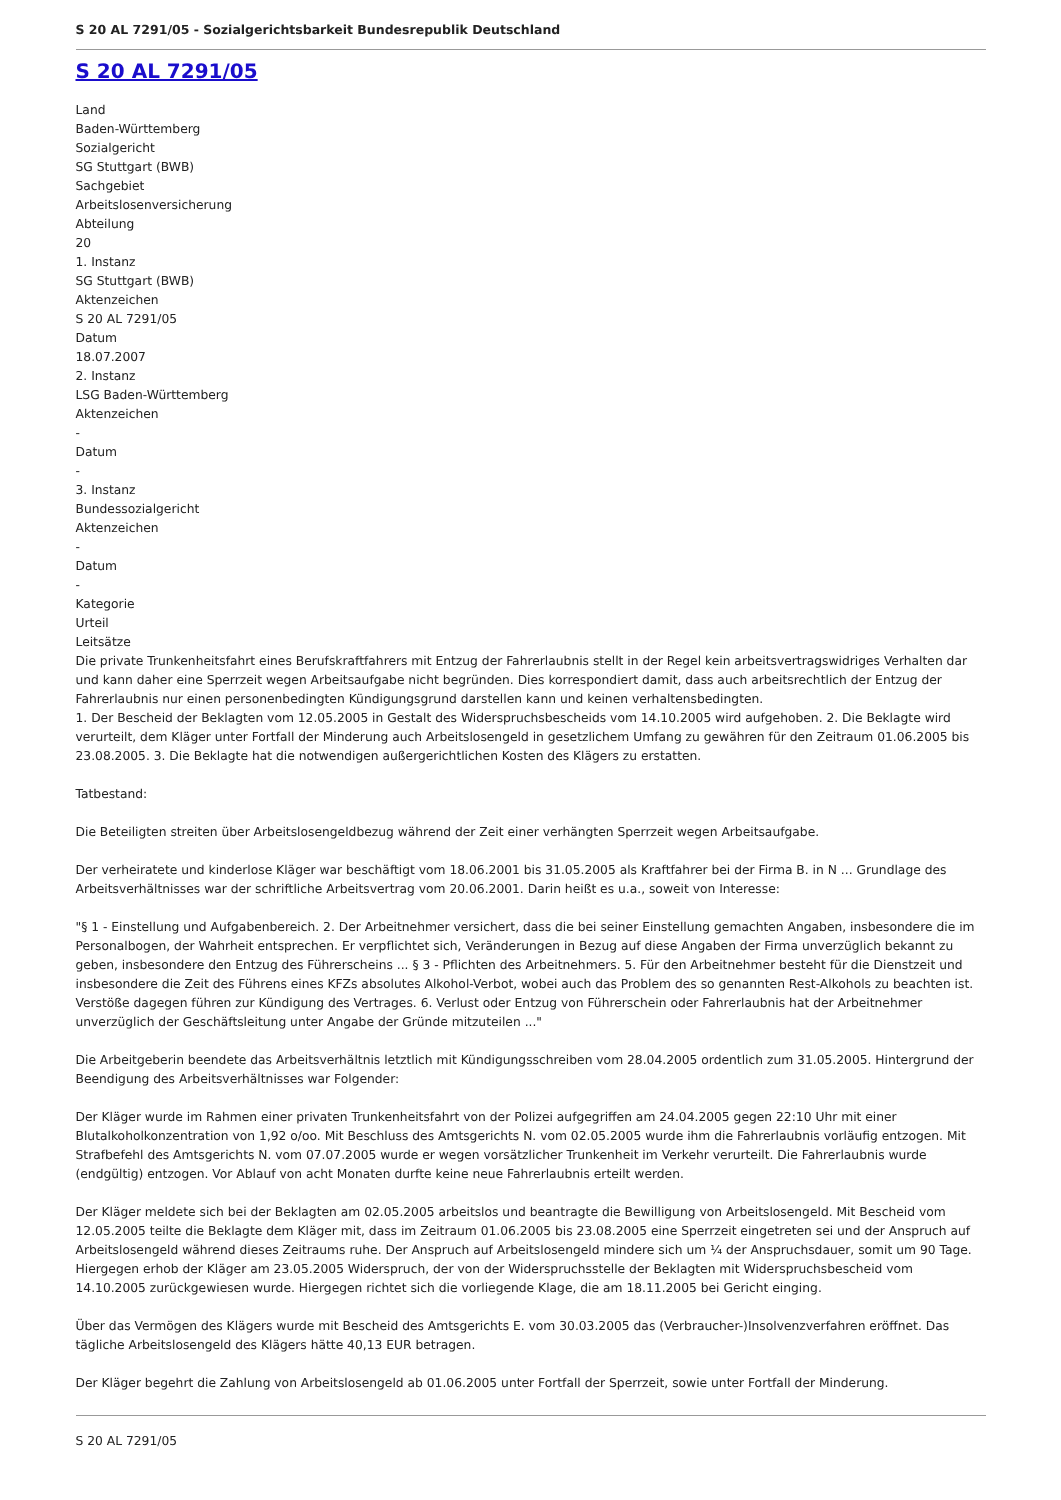S 20 AL 7291/05 - Sozialgerichtsbarkeit Bundesrepublik Deutschland
S 20 AL 7291/05
Land
Baden-Württemberg
Sozialgericht
SG Stuttgart (BWB)
Sachgebiet
Arbeitslosenversicherung
Abteilung
20
1. Instanz
SG Stuttgart (BWB)
Aktenzeichen
S 20 AL 7291/05
Datum
18.07.2007
2. Instanz
LSG Baden-Württemberg
Aktenzeichen
-
Datum
-
3. Instanz
Bundessozialgericht
Aktenzeichen
-
Datum
-
Kategorie
Urteil
Leitsätze
Die private Trunkenheitsfahrt eines Berufskraftfahrers mit Entzug der Fahrerlaubnis stellt in der Regel kein arbeitsvertragswidriges Verhalten dar und kann daher eine Sperrzeit wegen Arbeitsaufgabe nicht begründen. Dies korrespondiert damit, dass auch arbeitsrechtlich der Entzug der Fahrerlaubnis nur einen personenbedingten Kündigungsgrund darstellen kann und keinen verhaltensbedingten.
1. Der Bescheid der Beklagten vom 12.05.2005 in Gestalt des Widerspruchsbescheids vom 14.10.2005 wird aufgehoben. 2. Die Beklagte wird verurteilt, dem Kläger unter Fortfall der Minderung auch Arbeitslosengeld in gesetzlichem Umfang zu gewähren für den Zeitraum 01.06.2005 bis 23.08.2005. 3. Die Beklagte hat die notwendigen außergerichtlichen Kosten des Klägers zu erstatten.
Tatbestand:
Die Beteiligten streiten über Arbeitslosengeldbezug während der Zeit einer verhängten Sperrzeit wegen Arbeitsaufgabe.
Der verheiratete und kinderlose Kläger war beschäftigt vom 18.06.2001 bis 31.05.2005 als Kraftfahrer bei der Firma B. in N ... Grundlage des Arbeitsverhältnisses war der schriftliche Arbeitsvertrag vom 20.06.2001. Darin heißt es u.a., soweit von Interesse:
"§ 1 - Einstellung und Aufgabenbereich. 2. Der Arbeitnehmer versichert, dass die bei seiner Einstellung gemachten Angaben, insbesondere die im Personalbogen, der Wahrheit entsprechen. Er verpflichtet sich, Veränderungen in Bezug auf diese Angaben der Firma unverzüglich bekannt zu geben, insbesondere den Entzug des Führerscheins ... § 3 - Pflichten des Arbeitnehmers. 5. Für den Arbeitnehmer besteht für die Dienstzeit und insbesondere die Zeit des Führens eines KFZs absolutes Alkohol-Verbot, wobei auch das Problem des so genannten Rest-Alkohols zu beachten ist. Verstöße dagegen führen zur Kündigung des Vertrages. 6. Verlust oder Entzug von Führerschein oder Fahrerlaubnis hat der Arbeitnehmer unverzüglich der Geschäftsleitung unter Angabe der Gründe mitzuteilen ..."
Die Arbeitgeberin beendete das Arbeitsverhältnis letztlich mit Kündigungsschreiben vom 28.04.2005 ordentlich zum 31.05.2005. Hintergrund der Beendigung des Arbeitsverhältnisses war Folgender:
Der Kläger wurde im Rahmen einer privaten Trunkenheitsfahrt von der Polizei aufgegriffen am 24.04.2005 gegen 22:10 Uhr mit einer Blutalkoholkonzentration von 1,92 o/oo. Mit Beschluss des Amtsgerichts N. vom 02.05.2005 wurde ihm die Fahrerlaubnis vorläufig entzogen. Mit Strafbefehl des Amtsgerichts N. vom 07.07.2005 wurde er wegen vorsätzlicher Trunkenheit im Verkehr verurteilt. Die Fahrerlaubnis wurde (endgültig) entzogen. Vor Ablauf von acht Monaten durfte keine neue Fahrerlaubnis erteilt werden.
Der Kläger meldete sich bei der Beklagten am 02.05.2005 arbeitslos und beantragte die Bewilligung von Arbeitslosengeld. Mit Bescheid vom 12.05.2005 teilte die Beklagte dem Kläger mit, dass im Zeitraum 01.06.2005 bis 23.08.2005 eine Sperrzeit eingetreten sei und der Anspruch auf Arbeitslosengeld während dieses Zeitraums ruhe. Der Anspruch auf Arbeitslosengeld mindere sich um ¼ der Anspruchsdauer, somit um 90 Tage. Hiergegen erhob der Kläger am 23.05.2005 Widerspruch, der von der Widerspruchsstelle der Beklagten mit Widerspruchsbescheid vom 14.10.2005 zurückgewiesen wurde. Hiergegen richtet sich die vorliegende Klage, die am 18.11.2005 bei Gericht einging.
Über das Vermögen des Klägers wurde mit Bescheid des Amtsgerichts E. vom 30.03.2005 das (Verbraucher-)Insolvenzverfahren eröffnet. Das tägliche Arbeitslosengeld des Klägers hätte 40,13 EUR betragen.
Der Kläger begehrt die Zahlung von Arbeitslosengeld ab 01.06.2005 unter Fortfall der Sperrzeit, sowie unter Fortfall der Minderung.
S 20 AL 7291/05